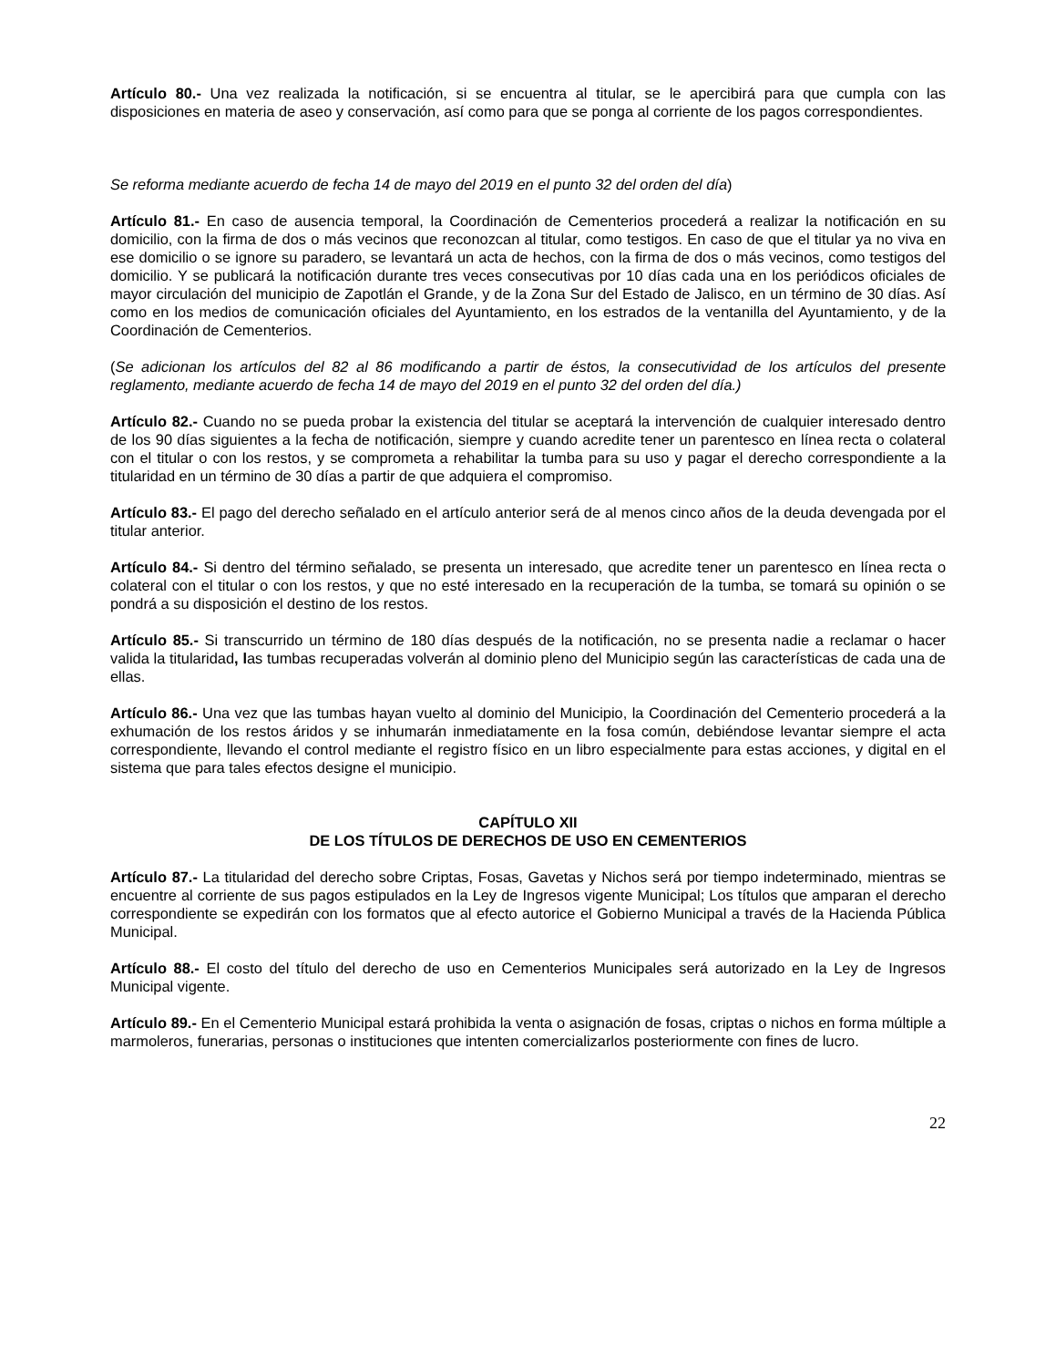Artículo 80.- Una vez realizada la notificación, si se encuentra al titular, se le apercibirá para que cumpla con las disposiciones en materia de aseo y conservación, así como para que se ponga al corriente de los pagos correspondientes.
Se reforma mediante acuerdo de fecha 14 de mayo del 2019 en el punto 32 del orden del día)
Artículo 81.- En caso de ausencia temporal, la Coordinación de Cementerios procederá a realizar la notificación en su domicilio, con la firma de dos o más vecinos que reconozcan al titular, como testigos. En caso de que el titular ya no viva en ese domicilio o se ignore su paradero, se levantará un acta de hechos, con la firma de dos o más vecinos, como testigos del domicilio. Y se publicará la notificación durante tres veces consecutivas por 10 días cada una en los periódicos oficiales de mayor circulación del municipio de Zapotlán el Grande, y de la Zona Sur del Estado de Jalisco, en un término de 30 días. Así como en los medios de comunicación oficiales del Ayuntamiento, en los estrados de la ventanilla del Ayuntamiento, y de la Coordinación de Cementerios.
(Se adicionan los artículos del 82 al 86 modificando a partir de éstos, la consecutividad de los artículos del presente reglamento, mediante acuerdo de fecha 14 de mayo del 2019 en el punto 32 del orden del día.)
Artículo 82.- Cuando no se pueda probar la existencia del titular se aceptará la intervención de cualquier interesado dentro de los 90 días siguientes a la fecha de notificación, siempre y cuando acredite tener un parentesco en línea recta o colateral con el titular o con los restos, y se comprometa a rehabilitar la tumba para su uso y pagar el derecho correspondiente a la titularidad en un término de 30 días a partir de que adquiera el compromiso.
Artículo 83.- El pago del derecho señalado en el artículo anterior será de al menos cinco años de la deuda devengada por el titular anterior.
Artículo 84.- Si dentro del término señalado, se presenta un interesado, que acredite tener un parentesco en línea recta o colateral con el titular o con los restos, y que no esté interesado en la recuperación de la tumba, se tomará su opinión o se pondrá a su disposición el destino de los restos.
Artículo 85.- Si transcurrido un término de 180 días después de la notificación, no se presenta nadie a reclamar o hacer valida la titularidad, las tumbas recuperadas volverán al dominio pleno del Municipio según las características de cada una de ellas.
Artículo 86.- Una vez que las tumbas hayan vuelto al dominio del Municipio, la Coordinación del Cementerio procederá a la exhumación de los restos áridos y se inhumarán inmediatamente en la fosa común, debiéndose levantar siempre el acta correspondiente, llevando el control mediante el registro físico en un libro especialmente para estas acciones, y digital en el sistema que para tales efectos designe el municipio.
CAPÍTULO XII
DE LOS TÍTULOS DE DERECHOS DE USO EN CEMENTERIOS
Artículo 87.- La titularidad del derecho sobre Criptas, Fosas, Gavetas y Nichos será por tiempo indeterminado, mientras se encuentre al corriente de sus pagos estipulados en la Ley de Ingresos vigente Municipal; Los títulos que amparan el derecho correspondiente se expedirán con los formatos que al efecto autorice el Gobierno Municipal a través de la Hacienda Pública Municipal.
Artículo 88.- El costo del título del derecho de uso en Cementerios Municipales será autorizado en la Ley de Ingresos Municipal vigente.
Artículo 89.- En el Cementerio Municipal estará prohibida la venta o asignación de fosas, criptas o nichos en forma múltiple a marmoleros, funerarias, personas o instituciones que intenten comercializarlos posteriormente con fines de lucro.
22